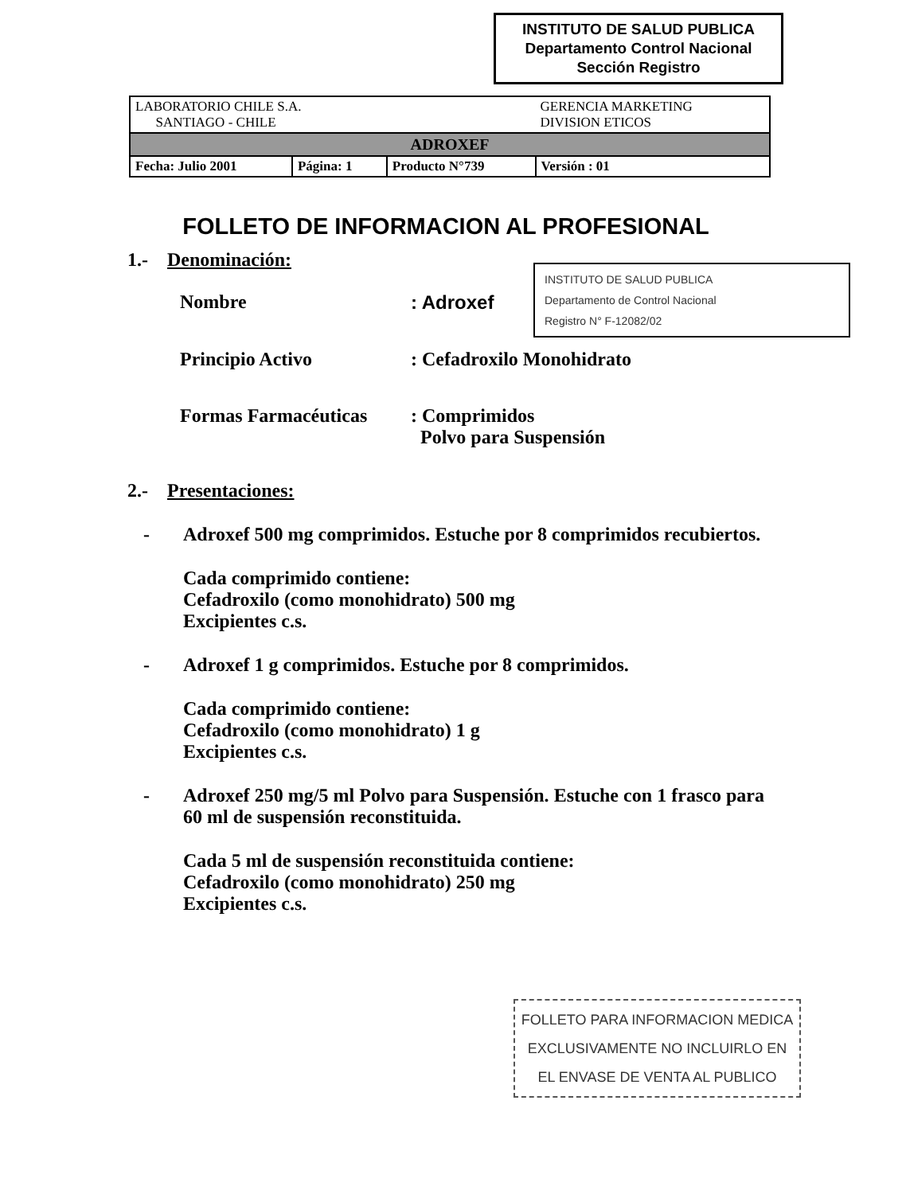INSTITUTO DE SALUD PUBLICA
Departamento Control Nacional
Sección Registro
| LABORATORIO CHILE S.A. SANTIAGO - CHILE | | | GERENCIA MARKETING DIVISION ETICOS |
| ADROXEF | | | |
| Fecha: Julio 2001 | Página: 1 | Producto N°739 | Versión : 01 |
INSTITUTO DE SALUD PUBLICA
Departamento de Control Nacional
Registro N° F-12082/02
FOLLETO DE INFORMACION AL PROFESIONAL
1.- Denominación:
Nombre: Adroxef
Principio Activo: Cefadroxilo Monohidrato
Formas Farmacéuticas: Comprimidos
Polvo para Suspensión
2.- Presentaciones:
- Adroxef 500 mg comprimidos. Estuche por 8 comprimidos recubiertos.
Cada comprimido contiene:
Cefadroxilo (como monohidrato) 500 mg
Excipientes c.s.
- Adroxef 1 g comprimidos. Estuche por 8 comprimidos.
Cada comprimido contiene:
Cefadroxilo (como monohidrato) 1 g
Excipientes c.s.
- Adroxef 250 mg/5 ml Polvo para Suspensión. Estuche con 1 frasco para 60 ml de suspensión reconstituida.
Cada 5 ml de suspensión reconstituida contiene:
Cefadroxilo (como monohidrato) 250 mg
Excipientes c.s.
FOLLETO PARA INFORMACION MEDICA
EXCLUSIVAMENTE NO INCLUIRLO EN
EL ENVASE DE VENTA AL PUBLICO